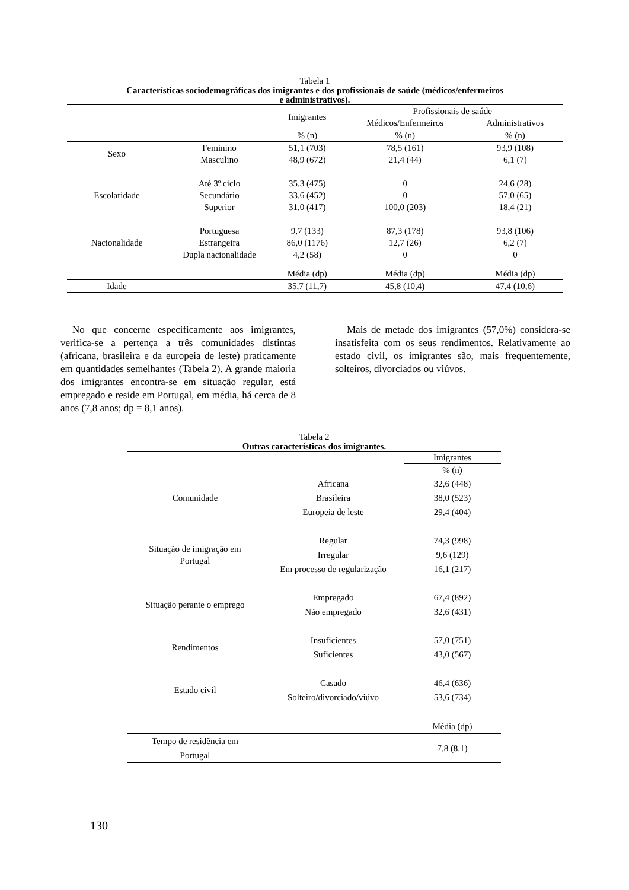Tabela 1
Características sociodemográficas dos imigrantes e dos profissionais de saúde (médicos/enfermeiros
e administrativos).
| | | Imigrantes | Profissionais de saúde | |
| | | | Médicos/Enfermeiros | Administrativos |
| | | % (n) | % (n) | % (n) |
| Sexo | Feminino | 51,1 (703) | 78,5 (161) | 93,9 (108) |
| | Masculino | 48,9 (672) | 21,4 (44) | 6,1 (7) |
| Escolaridade | Até 3º ciclo | 35,3 (475) | 0 | 24,6 (28) |
| | Secundário | 33,6 (452) | 0 | 57,0 (65) |
| | Superior | 31,0 (417) | 100,0 (203) | 18,4 (21) |
| Nacionalidade | Portuguesa | 9,7 (133) | 87,3 (178) | 93,8 (106) |
| | Estrangeira | 86,0 (1176) | 12,7 (26) | 6,2 (7) |
| | Dupla nacionalidade | 4,2 (58) | 0 | 0 |
| | | Média (dp) | Média (dp) | Média (dp) |
| Idade | | 35,7 (11,7) | 45,8 (10,4) | 47,4 (10,6) |
No que concerne especificamente aos imigrantes, verifica-se a pertença a três comunidades distintas (africana, brasileira e da europeia de leste) praticamente em quantidades semelhantes (Tabela 2). A grande maioria dos imigrantes encontra-se em situação regular, está empregado e reside em Portugal, em média, há cerca de 8 anos (7,8 anos; dp = 8,1 anos).
Mais de metade dos imigrantes (57,0%) considera-se insatisfeita com os seus rendimentos. Relativamente ao estado civil, os imigrantes são, mais frequentemente, solteiros, divorciados ou viúvos.
Tabela 2
Outras características dos imigrantes.
| | | Imigrantes |
| | | % (n) |
| Comunidade | Africana | 32,6 (448) |
| | Brasileira | 38,0 (523) |
| | Europeia de leste | 29,4 (404) |
| Situação de imigração em Portugal | Regular | 74,3 (998) |
| | Irregular | 9,6 (129) |
| | Em processo de regularização | 16,1 (217) |
| Situação perante o emprego | Empregado | 67,4 (892) |
| | Não empregado | 32,6 (431) |
| Rendimentos | Insuficientes | 57,0 (751) |
| | Suficientes | 43,0 (567) |
| Estado civil | Casado | 46,4 (636) |
| | Solteiro/divorciado/viúvo | 53,6 (734) |
| | | Média (dp) |
| Tempo de residência em Portugal | | 7,8 (8,1) |
130